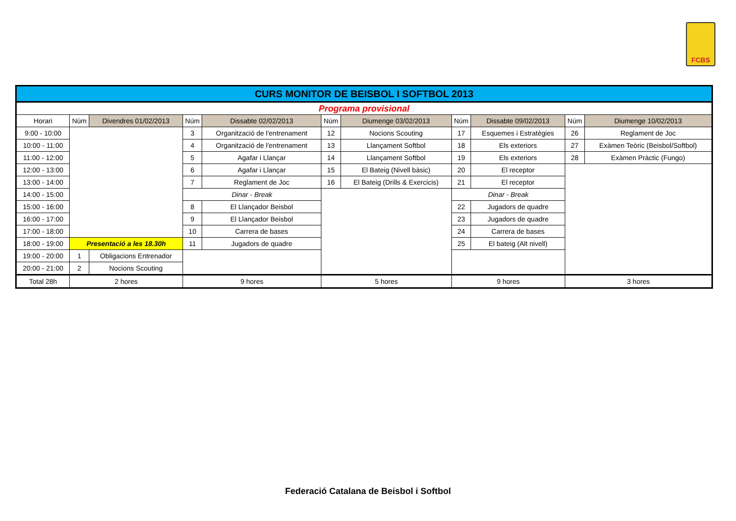FCBS
| CURS MONITOR DE BEISBOL I SOFTBOL 2013 | | | | | | | | | | |
| Programa provisional | | | | | | | | | | |
| Horari | Núm | Divendres 01/02/2013 | Núm | Dissabte 02/02/2013 | Núm | Diumenge 03/02/2013 | Núm | Dissabte 09/02/2013 | Núm | Diumenge 10/02/2013 |
| 9:00 - 10:00 | | | 3 | Organització de l'entrenament | 12 | Nocions Scouting | 17 | Esquemes i Estratègies | 26 | Reglament de Joc |
| 10:00 - 11:00 | | | 4 | Organització de l'entrenament | 13 | Llançament Softbol | 18 | Els exteriors | 27 | Exàmen Teòric (Beisbol/Softbol) |
| 11:00 - 12:00 | | | 5 | Agafar i Llançar | 14 | Llançament Softbol | 19 | Els exteriors | 28 | Exàmen Pràctic (Fungo) |
| 12:00 - 13:00 | | | 6 | Agafar i Llançar | 15 | El Bateig (Nivell bàsic) | 20 | El receptor | | |
| 13:00 - 14:00 | | | 7 | Reglament de Joc | 16 | El Bateig (Drills & Exercicis) | 21 | El receptor | | |
| 14:00 - 15:00 | | | Dinar - Break | | | | Dinar - Break | | | |
| 15:00 - 16:00 | | | 8 | El Llançador Beisbol | | | 22 | Jugadors de quadre | | |
| 16:00 - 17:00 | | | 9 | El Llançador Beisbol | | | 23 | Jugadors de quadre | | |
| 17:00 - 18:00 | | | 10 | Carrera de bases | | | 24 | Carrera de bases | | |
| 18:00 - 19:00 | Presentació a les 18.30h | | 11 | Jugadors de quadre | | | 25 | El bateig (Alt nivell) | | |
| 19:00 - 20:00 | 1 | Obligacions Entrenador | | | | | | | | |
| 20:00 - 21:00 | 2 | Nocions Scouting | | | | | | | | |
| Total 28h | 2 hores | | 9 hores | | 5 hores | | 9 hores | | 3 hores | |
Federació Catalana de Beisbol i Softbol